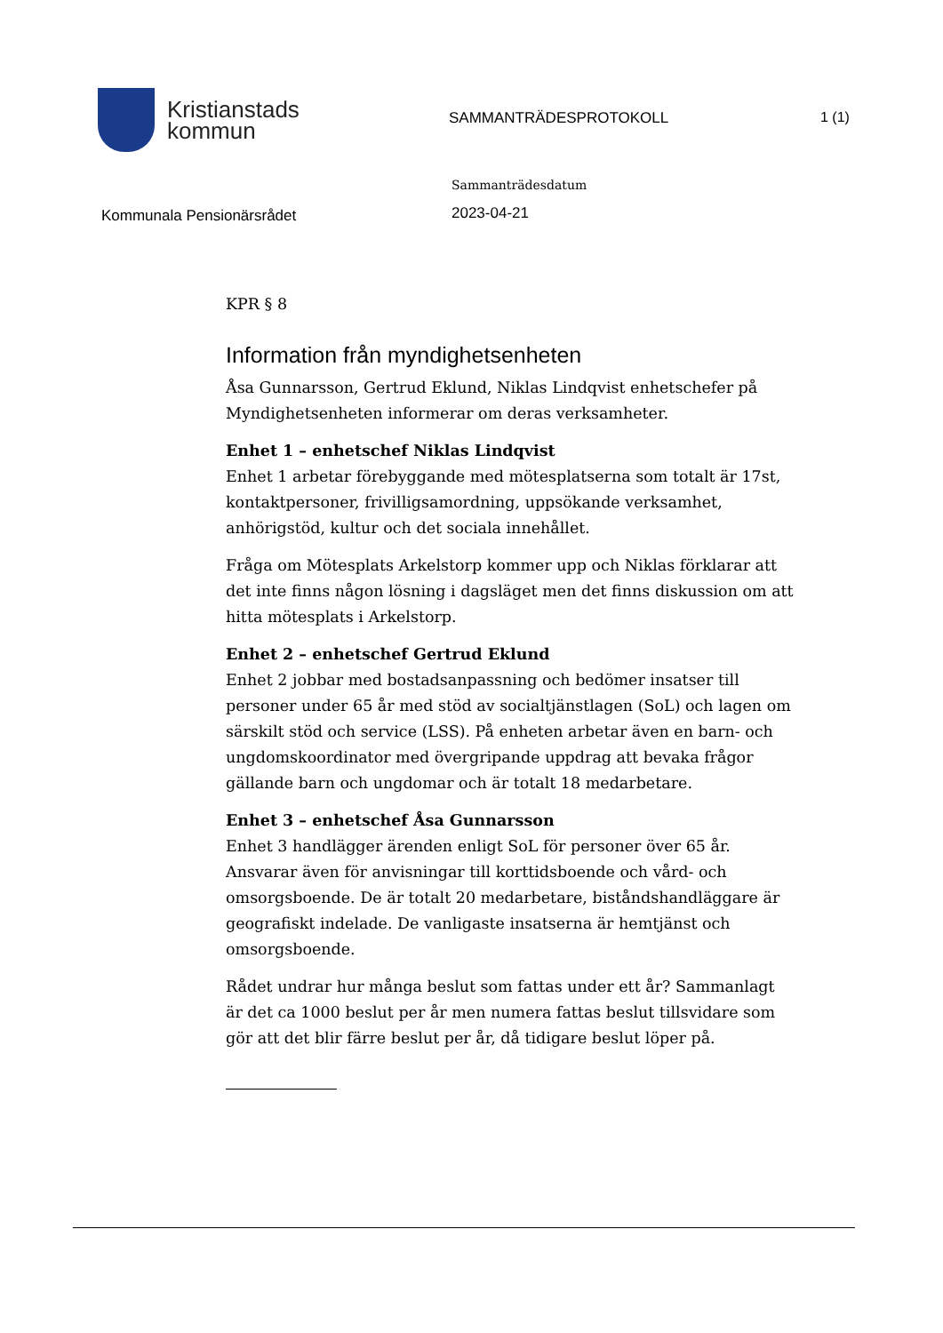Kristianstads
kommun
SAMMANTRÄDESPROTOKOLL 1 (1)
Kommunala Pensionärsrådet
Sammanträdesdatum
2023-04-21
KPR § 8
Information från myndighetsenheten
Åsa Gunnarsson, Gertrud Eklund, Niklas Lindqvist enhetschefer på Myndighetsenheten informerar om deras verksamheter.
Enhet 1 – enhetschef Niklas Lindqvist
Enhet 1 arbetar förebyggande med mötesplatserna som totalt är 17st, kontaktpersoner, frivilligsamordning, uppsökande verksamhet, anhörigstöd, kultur och det sociala innehållet.
Fråga om Mötesplats Arkelstorp kommer upp och Niklas förklarar att det inte finns någon lösning i dagsläget men det finns diskussion om att hitta mötesplats i Arkelstorp.
Enhet 2 – enhetschef Gertrud Eklund
Enhet 2 jobbar med bostadsanpassning och bedömer insatser till personer under 65 år med stöd av socialtjänstlagen (SoL) och lagen om särskilt stöd och service (LSS). På enheten arbetar även en barn- och ungdomskoordinator med övergripande uppdrag att bevaka frågor gällande barn och ungdomar och är totalt 18 medarbetare.
Enhet 3 – enhetschef Åsa Gunnarsson
Enhet 3 handlägger ärenden enligt SoL för personer över 65 år. Ansvarar även för anvisningar till korttidsboende och vård- och omsorgsboende. De är totalt 20 medarbetare, biståndshandläggare är geografiskt indelade. De vanligaste insatserna är hemtjänst och omsorgsboende.
Rådet undrar hur många beslut som fattas under ett år? Sammanlagt är det ca 1000 beslut per år men numera fattas beslut tillsvidare som gör att det blir färre beslut per år, då tidigare beslut löper på.